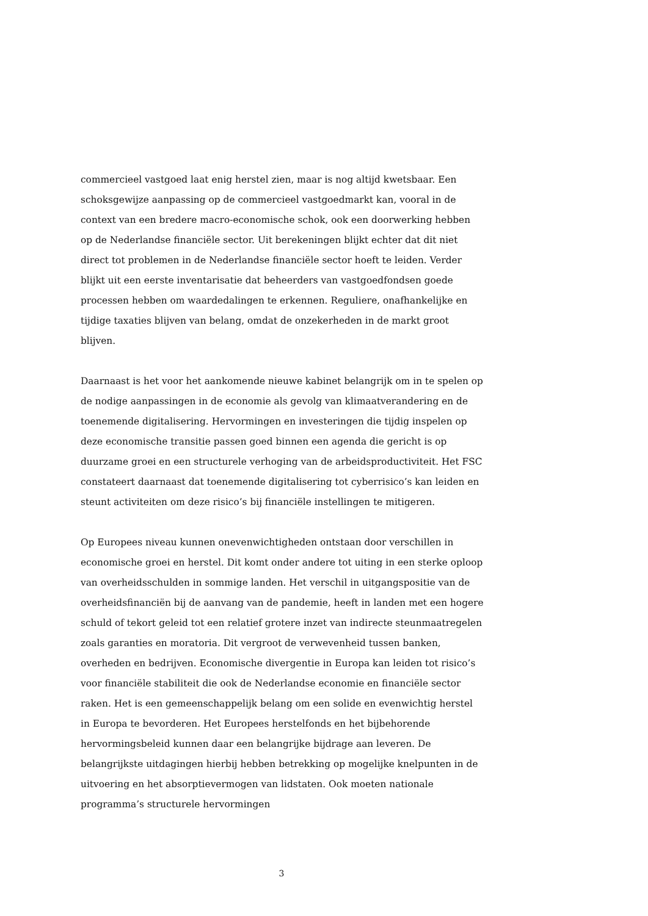commercieel vastgoed laat enig herstel zien, maar is nog altijd kwetsbaar. Een schoksgewijze aanpassing op de commercieel vastgoedmarkt kan, vooral in de context van een bredere macro-economische schok, ook een doorwerking hebben op de Nederlandse financiële sector. Uit berekeningen blijkt echter dat dit niet direct tot problemen in de Nederlandse financiële sector hoeft te leiden. Verder blijkt uit een eerste inventarisatie dat beheerders van vastgoedfondsen goede processen hebben om waardedalingen te erkennen. Reguliere, onafhankelijke en tijdige taxaties blijven van belang, omdat de onzekerheden in de markt groot blijven.
Daarnaast is het voor het aankomende nieuwe kabinet belangrijk om in te spelen op de nodige aanpassingen in de economie als gevolg van klimaatverandering en de toenemende digitalisering. Hervormingen en investeringen die tijdig inspelen op deze economische transitie passen goed binnen een agenda die gericht is op duurzame groei en een structurele verhoging van de arbeidsproductiviteit. Het FSC constateert daarnaast dat toenemende digitalisering tot cyberrisico’s kan leiden en steunt activiteiten om deze risico’s bij financiële instellingen te mitigeren.
Op Europees niveau kunnen onevenwichtigheden ontstaan door verschillen in economische groei en herstel. Dit komt onder andere tot uiting in een sterke oploop van overheidsschulden in sommige landen. Het verschil in uitgangspositie van de overheidsfinanciën bij de aanvang van de pandemie, heeft in landen met een hogere schuld of tekort geleid tot een relatief grotere inzet van indirecte steunmaatregelen zoals garanties en moratoria. Dit vergroot de verwevenheid tussen banken, overheden en bedrijven. Economische divergentie in Europa kan leiden tot risico’s voor financiële stabiliteit die ook de Nederlandse economie en financiële sector raken. Het is een gemeenschappelijk belang om een solide en evenwichtig herstel in Europa te bevorderen. Het Europees herstelfonds en het bijbehorende hervormingsbeleid kunnen daar een belangrijke bijdrage aan leveren. De belangrijkste uitdagingen hierbij hebben betrekking op mogelijke knelpunten in de uitvoering en het absorptievermogen van lidstaten. Ook moeten nationale programma’s structurele hervormingen
3